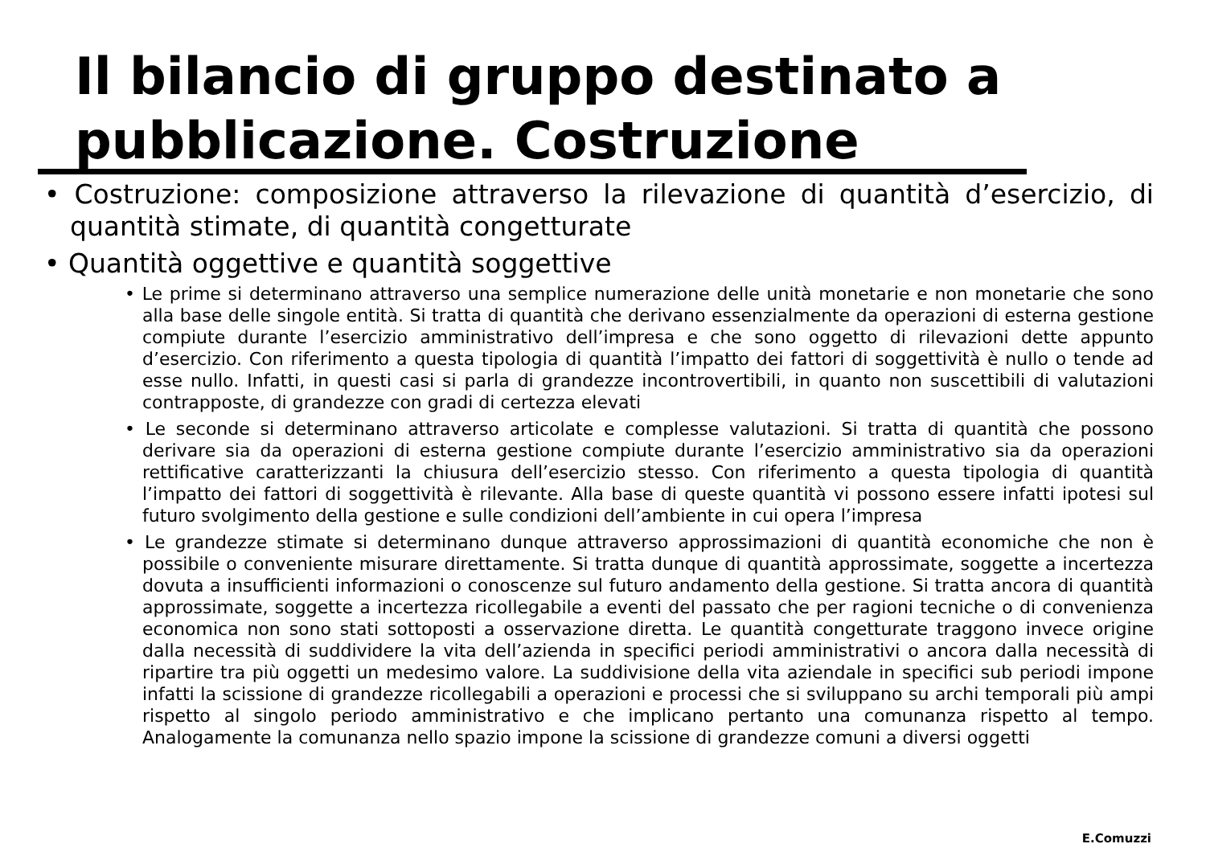Il bilancio di gruppo destinato a pubblicazione. Costruzione
• Costruzione: composizione attraverso la rilevazione di quantità d’esercizio, di quantità stimate, di quantità congetturate
• Quantità oggettive e quantità soggettive
• Le prime si determinano attraverso una semplice numerazione delle unità monetarie e non monetarie che sono alla base delle singole entità. Si tratta di quantità che derivano essenzialmente da operazioni di esterna gestione compiute durante l’esercizio amministrativo dell’impresa e che sono oggetto di rilevazioni dette appunto d’esercizio. Con riferimento a questa tipologia di quantità l’impatto dei fattori di soggettività è nullo o tende ad esse nullo. Infatti, in questi casi si parla di grandezze incontrovertibili, in quanto non suscettibili di valutazioni contrapposte, di grandezze con gradi di certezza elevati
• Le seconde si determinano attraverso articolate e complesse valutazioni. Si tratta di quantità che possono derivare sia da operazioni di esterna gestione compiute durante l’esercizio amministrativo sia da operazioni rettificative caratterizzanti la chiusura dell’esercizio stesso. Con riferimento a questa tipologia di quantità l’impatto dei fattori di soggettività è rilevante. Alla base di queste quantità vi possono essere infatti ipotesi sul futuro svolgimento della gestione e sulle condizioni dell’ambiente in cui opera l’impresa
• Le grandezze stimate si determinano dunque attraverso approssimazioni di quantità economiche che non è possibile o conveniente misurare direttamente. Si tratta dunque di quantità approssimate, soggette a incertezza dovuta a insufficienti informazioni o conoscenze sul futuro andamento della gestione. Si tratta ancora di quantità approssimate, soggette a incertezza ricollegabile a eventi del passato che per ragioni tecniche o di convenienza economica non sono stati sottoposti a osservazione diretta. Le quantità congetturate traggono invece origine dalla necessità di suddividere la vita dell’azienda in specifici periodi amministrativi o ancora dalla necessità di ripartire tra più oggetti un medesimo valore. La suddivisione della vita aziendale in specifici sub periodi impone infatti la scissione di grandezze ricollegabili a operazioni e processi che si sviluppano su archi temporali più ampi rispetto al singolo periodo amministrativo e che implicano pertanto una comunanza rispetto al tempo. Analogamente la comunanza nello spazio impone la scissione di grandezze comuni a diversi oggetti
E.Comuzzi